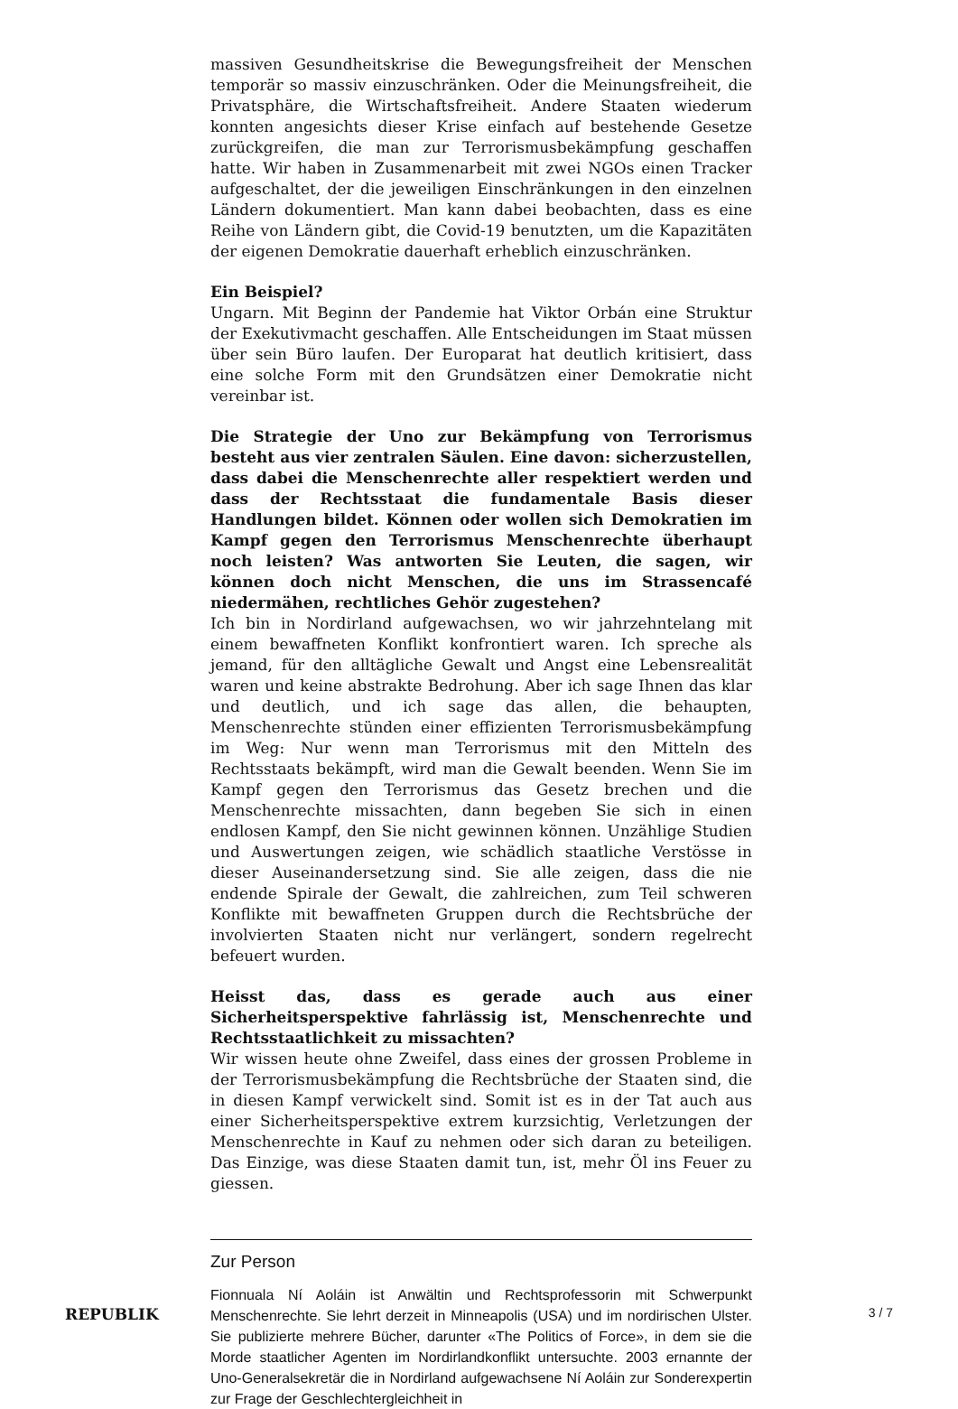massiven Gesundheitskrise die Bewegungsfreiheit der Menschen temporär so massiv einzuschränken. Oder die Meinungsfreiheit, die Privatsphäre, die Wirtschaftsfreiheit. Andere Staaten wiederum konnten angesichts dieser Krise einfach auf bestehende Gesetze zurückgreifen, die man zur Terrorismusbekämpfung geschaffen hatte. Wir haben in Zusammenarbeit mit zwei NGOs einen Tracker aufgeschaltet, der die jeweiligen Einschränkungen in den einzelnen Ländern dokumentiert. Man kann dabei beobachten, dass es eine Reihe von Ländern gibt, die Covid-19 benutzten, um die Kapazitäten der eigenen Demokratie dauerhaft erheblich einzuschränken.
Ein Beispiel?
Ungarn. Mit Beginn der Pandemie hat Viktor Orbán eine Struktur der Exekutivmacht geschaffen. Alle Entscheidungen im Staat müssen über sein Büro laufen. Der Europarat hat deutlich kritisiert, dass eine solche Form mit den Grundsätzen einer Demokratie nicht vereinbar ist.
Die Strategie der Uno zur Bekämpfung von Terrorismus besteht aus vier zentralen Säulen. Eine davon: sicherzustellen, dass dabei die Menschenrechte aller respektiert werden und dass der Rechtsstaat die fundamentale Basis dieser Handlungen bildet. Können oder wollen sich Demokratien im Kampf gegen den Terrorismus Menschenrechte überhaupt noch leisten? Was antworten Sie Leuten, die sagen, wir können doch nicht Menschen, die uns im Strassencafé niedermähen, rechtliches Gehör zugestehen?
Ich bin in Nordirland aufgewachsen, wo wir jahrzehntelang mit einem bewaffneten Konflikt konfrontiert waren. Ich spreche als jemand, für den alltägliche Gewalt und Angst eine Lebensrealität waren und keine abstrakte Bedrohung. Aber ich sage Ihnen das klar und deutlich, und ich sage das allen, die behaupten, Menschenrechte stünden einer effizienten Terrorismusbekämpfung im Weg: Nur wenn man Terrorismus mit den Mitteln des Rechtsstaats bekämpft, wird man die Gewalt beenden. Wenn Sie im Kampf gegen den Terrorismus das Gesetz brechen und die Menschenrechte missachten, dann begeben Sie sich in einen endlosen Kampf, den Sie nicht gewinnen können. Unzählige Studien und Auswertungen zeigen, wie schädlich staatliche Verstösse in dieser Auseinandersetzung sind. Sie alle zeigen, dass die nie endende Spirale der Gewalt, die zahlreichen, zum Teil schweren Konflikte mit bewaffneten Gruppen durch die Rechtsbrüche der involvierten Staaten nicht nur verlängert, sondern regelrecht befeuert wurden.
Heisst das, dass es gerade auch aus einer Sicherheitsperspektive fahrlässig ist, Menschenrechte und Rechtsstaatlichkeit zu missachten?
Wir wissen heute ohne Zweifel, dass eines der grossen Probleme in der Terrorismusbekämpfung die Rechtsbrüche der Staaten sind, die in diesen Kampf verwickelt sind. Somit ist es in der Tat auch aus einer Sicherheitsperspektive extrem kurzsichtig, Verletzungen der Menschenrechte in Kauf zu nehmen oder sich daran zu beteiligen. Das Einzige, was diese Staaten damit tun, ist, mehr Öl ins Feuer zu giessen.
Zur Person
Fionnuala Ní Aoláin ist Anwältin und Rechtsprofessorin mit Schwerpunkt Menschenrechte. Sie lehrt derzeit in Minneapolis (USA) und im nordirischen Ulster. Sie publizierte mehrere Bücher, darunter «The Politics of Force», in dem sie die Morde staatlicher Agenten im Nordirlandkonflikt untersuchte. 2003 ernannte der Uno-Generalsekretär die in Nordirland aufgewachsene Ní Aoláin zur Sonderexpertin zur Frage der Geschlechtergleichheit in
REPUBLIK 3 / 7